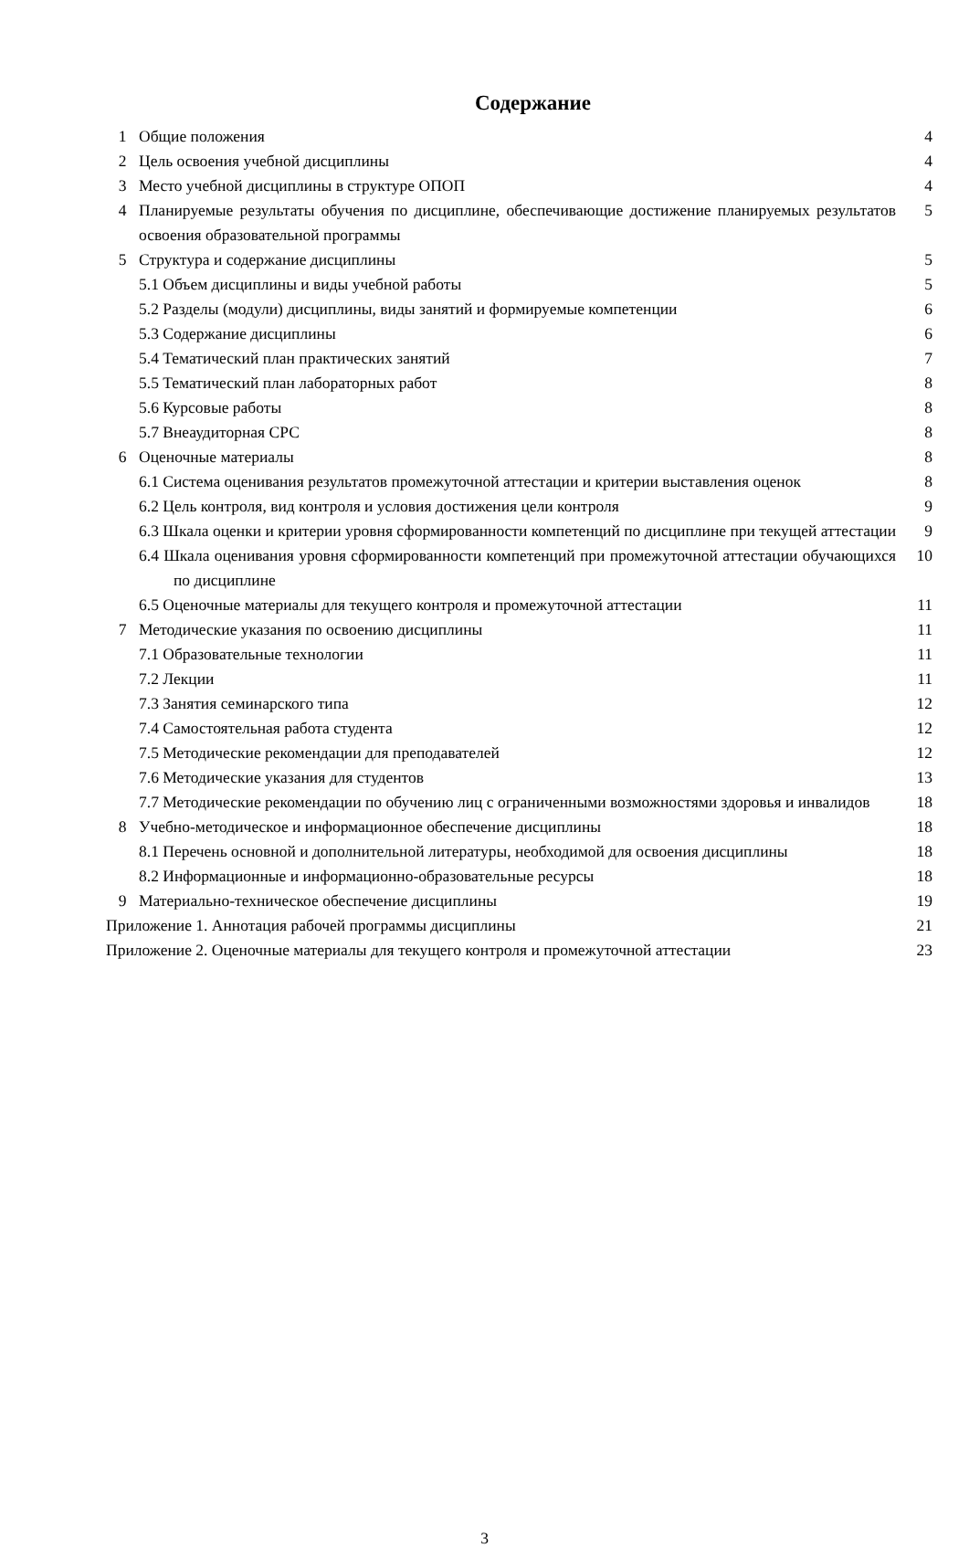Содержание
| 1 | Общие положения | 4 |
| 2 | Цель освоения учебной дисциплины | 4 |
| 3 | Место учебной дисциплины в структуре ОПОП | 4 |
| 4 | Планируемые результаты обучения по дисциплине, обеспечивающие достижение планируемых результатов освоения образовательной программы | 5 |
| 5 | Структура и содержание дисциплины | 5 |
| 5.1 Объем дисциплины и виды учебной работы | | 5 |
| 5.2 Разделы (модули) дисциплины, виды занятий и формируемые компетенции | | 6 |
| 5.3 Содержание дисциплины | | 6 |
| 5.4 Тематический план практических занятий | | 7 |
| 5.5 Тематический план лабораторных работ | | 8 |
| 5.6 Курсовые работы | | 8 |
| 5.7 Внеаудиторная СРС | | 8 |
| 6 | Оценочные материалы | 8 |
| 6.1 Система оценивания результатов промежуточной аттестации и критерии выставления оценок | | 8 |
| 6.2 Цель контроля, вид контроля и условия достижения цели контроля | | 9 |
| 6.3 Шкала оценки и критерии уровня сформированности компетенций по дисциплине при текущей аттестации | | 9 |
| 6.4 Шкала оценивания уровня сформированности компетенций при промежуточной аттестации обучающихся по дисциплине | | 10 |
| 6.5 Оценочные материалы для текущего контроля и промежуточной аттестации | | 11 |
| 7 | Методические указания по освоению дисциплины | 11 |
| 7.1 Образовательные технологии | | 11 |
| 7.2 Лекции | | 11 |
| 7.3 Занятия семинарского типа | | 12 |
| 7.4 Самостоятельная работа студента | | 12 |
| 7.5 Методические рекомендации для преподавателей | | 12 |
| 7.6 Методические указания для студентов | | 13 |
| 7.7 Методические рекомендации по обучению лиц с ограниченными возможностями здоровья и инвалидов | | 18 |
| 8 | Учебно-методическое и информационное обеспечение дисциплины | 18 |
| 8.1 Перечень основной и дополнительной литературы, необходимой для освоения дисциплины | | 18 |
| 8.2 Информационные и информационно-образовательные ресурсы | | 18 |
| 9 | Материально-техническое обеспечение дисциплины | 19 |
| Приложение 1. Аннотация рабочей программы дисциплины | | 21 |
| Приложение 2. Оценочные материалы для текущего контроля и промежуточной аттестации | | 23 |
3